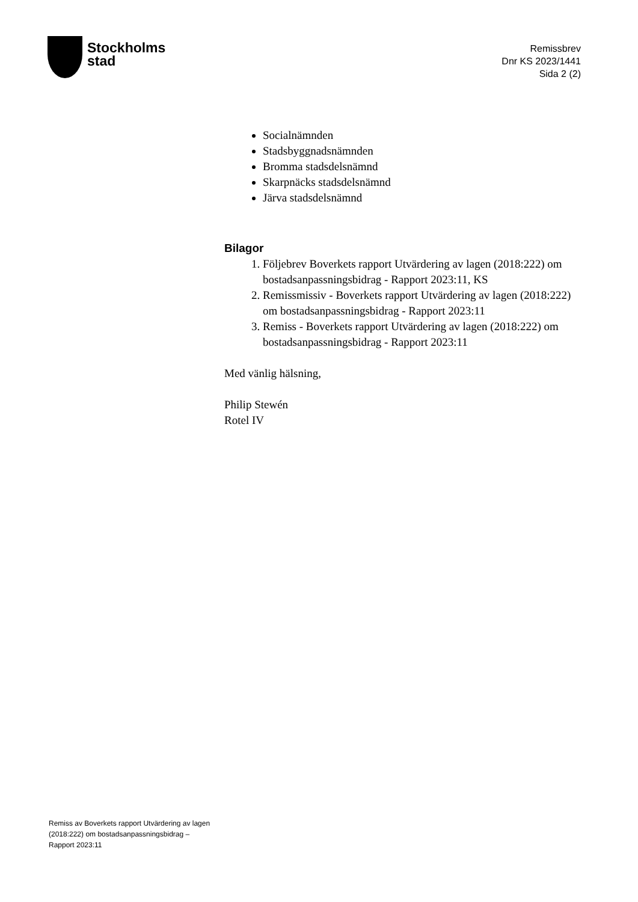Stockholms
stad
Remissbrev
Dnr KS 2023/1441
Sida 2 (2)
Socialnämnden
Stadsbyggnadsnämnden
Bromma stadsdelsnämnd
Skarpnäcks stadsdelsnämnd
Järva stadsdelsnämnd
Bilagor
1. Följebrev Boverkets rapport Utvärdering av lagen (2018:222) om bostadsanpassningsbidrag - Rapport 2023:11, KS
2. Remissmissiv - Boverkets rapport Utvärdering av lagen (2018:222) om bostadsanpassningsbidrag - Rapport 2023:11
3. Remiss - Boverkets rapport Utvärdering av lagen (2018:222) om bostadsanpassningsbidrag - Rapport 2023:11
Med vänlig hälsning,
Philip Stewén
Rotel IV
Remiss av Boverkets rapport Utvärdering av lagen (2018:222) om bostadsanpassningsbidrag – Rapport 2023:11